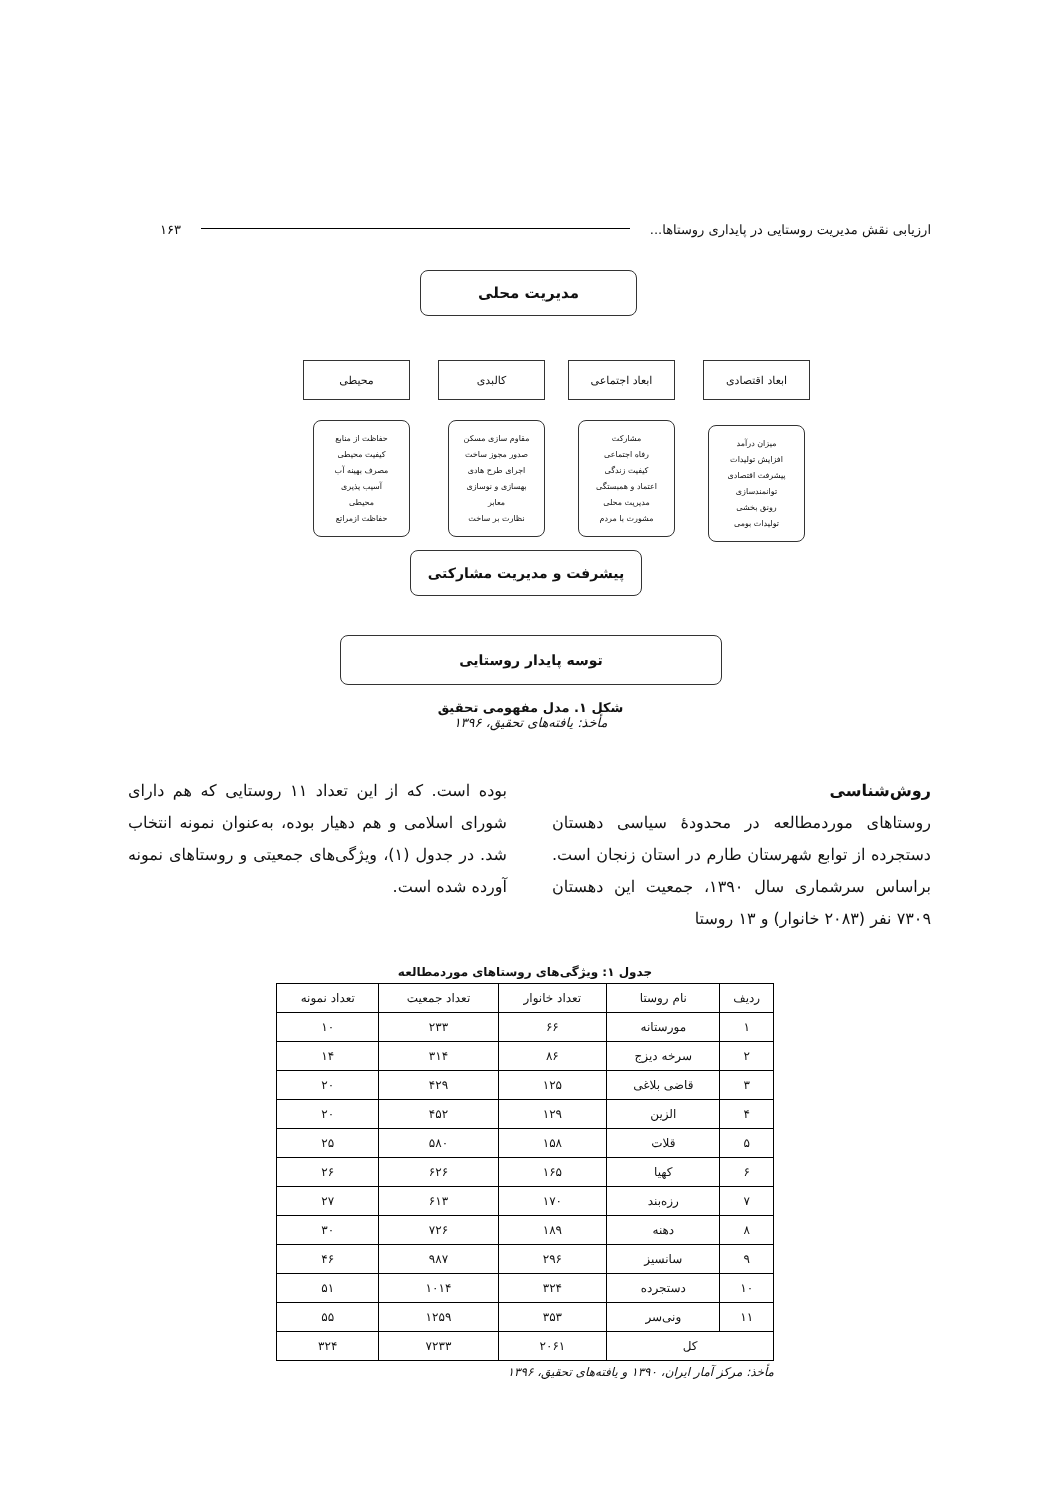ارزیابی نقش مدیریت روستایی در پایداری روستاها... ۱۶۳
مدیریت محلی
ابعاد اقتصادی ابعاد اجتماعی کالبدی محیطی
میزان درآمد
افزایش تولیدات
پیشرفت اقتصادی
توانمندسازی
رونق بخشی
تولیدات بومی
مشارکت
رفاه اجتماعی
کیفیت زندگی
اعتماد و همبستگی
مدیریت محلی
مشورت با مردم
مقاوم سازی مسکن
صدور مجوز ساخت
اجرای طرح هادی
بهسازی و نوسازی
معابر
نظارت بر ساخت
حفاظت از منابع
کیفیت محیطی
مصرف بهینه آب
آسیب پذیری
محیطی
حفاظت ازمراتع
پیشرفت و مدیریت مشارکتی
توسه پایدار روستایی
شکل ۱. مدل مفهومی تحقیق
مأخذ: یافته‌های تحقیق، ۱۳۹۶
روش‌شناسی
روستاهای موردمطالعه در محدودهٔ سیاسی دهستان دستجرده از توابع شهرستان طارم در استان زنجان است. براساس سرشماری سال ۱۳۹۰، جمعیت این دهستان ۷۳۰۹ نفر (۲۰۸۳ خانوار) و ۱۳ روستا
بوده است. که از این تعداد ۱۱ روستایی که هم دارای شورای اسلامی و هم دهیار بوده، به‌عنوان نمونه انتخاب شد. در جدول (۱)، ویژگی‌های جمعیتی و روستاهای نمونه آورده شده است.
جدول ۱: ویژگی‌های روستاهای موردمطالعه
| ردیف | نام روستا | تعداد خانوار | تعداد جمعیت | تعداد نمونه |
| --- | --- | --- | --- | --- |
| ۱ | مورستانه | ۶۶ | ۲۳۳ | ۱۰ |
| ۲ | سرخه دیزج | ۸۶ | ۳۱۴ | ۱۴ |
| ۳ | قاضی بلاغی | ۱۲۵ | ۴۲۹ | ۲۰ |
| ۴ | الزین | ۱۲۹ | ۴۵۲ | ۲۰ |
| ۵ | قلات | ۱۵۸ | ۵۸۰ | ۲۵ |
| ۶ | کهیا | ۱۶۵ | ۶۲۶ | ۲۶ |
| ۷ | رزه‌بند | ۱۷۰ | ۶۱۳ | ۲۷ |
| ۸ | دهنه | ۱۸۹ | ۷۲۶ | ۳۰ |
| ۹ | سانسیز | ۲۹۶ | ۹۸۷ | ۴۶ |
| ۱۰ | دستجرده | ۳۲۴ | ۱۰۱۴ | ۵۱ |
| ۱۱ | ونی‌سر | ۳۵۳ | ۱۲۵۹ | ۵۵ |
| کل | | ۲۰۶۱ | ۷۲۳۳ | ۳۲۴ |
مأخذ: مرکز آمار ایران، ۱۳۹۰ و یافته‌های تحقیق، ۱۳۹۶